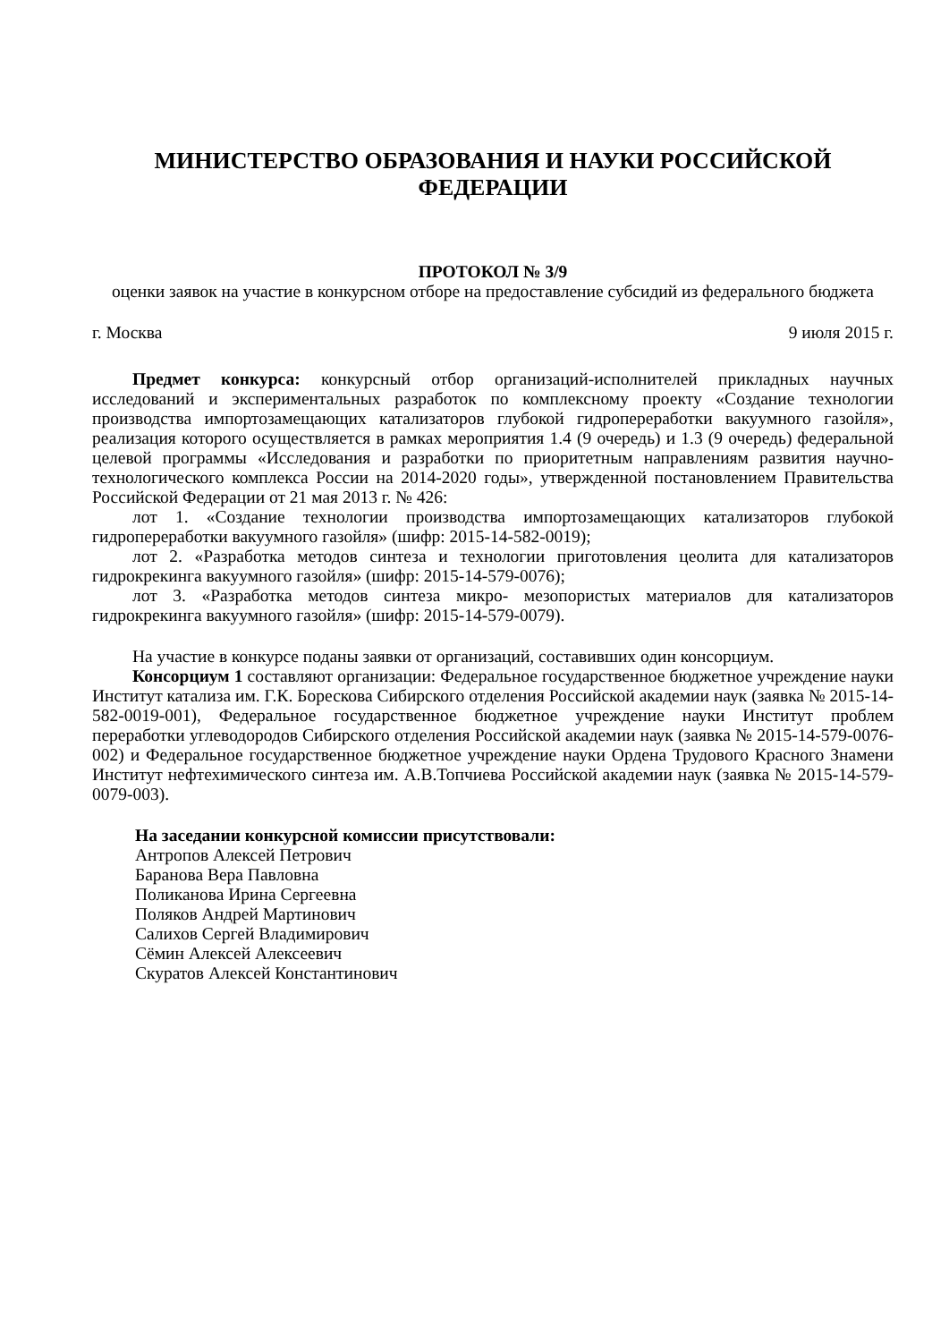МИНИСТЕРСТВО ОБРАЗОВАНИЯ И НАУКИ РОССИЙСКОЙ ФЕДЕРАЦИИ
ПРОТОКОЛ № 3/9
оценки заявок на участие в конкурсном отборе на предоставление субсидий из федерального бюджета
г. Москва 9 июля 2015 г.
Предмет конкурса: конкурсный отбор организаций-исполнителей прикладных научных исследований и экспериментальных разработок по комплексному проекту «Создание технологии производства импортозамещающих катализаторов глубокой гидропереработки вакуумного газойля», реализация которого осуществляется в рамках мероприятия 1.4 (9 очередь) и 1.3 (9 очередь) федеральной целевой программы «Исследования и разработки по приоритетным направлениям развития научно-технологического комплекса России на 2014-2020 годы», утвержденной постановлением Правительства Российской Федерации от 21 мая 2013 г. № 426:
лот 1. «Создание технологии производства импортозамещающих катализаторов глубокой гидропереработки вакуумного газойля» (шифр: 2015-14-582-0019);
лот 2. «Разработка методов синтеза и технологии приготовления цеолита для катализаторов гидрокрекинга вакуумного газойля» (шифр: 2015-14-579-0076);
лот 3. «Разработка методов синтеза микро- мезопористых материалов для катализаторов гидрокрекинга вакуумного газойля» (шифр: 2015-14-579-0079).
На участие в конкурсе поданы заявки от организаций, составивших один консорциум.
Консорциум 1 составляют организации: Федеральное государственное бюджетное учреждение науки Институт катализа им. Г.К. Борескова Сибирского отделения Российской академии наук (заявка № 2015-14-582-0019-001), Федеральное государственное бюджетное учреждение науки Институт проблем переработки углеводородов Сибирского отделения Российской академии наук (заявка № 2015-14-579-0076-002) и Федеральное государственное бюджетное учреждение науки Ордена Трудового Красного Знамени Институт нефтехимического синтеза им. А.В.Топчиева Российской академии наук (заявка № 2015-14-579-0079-003).
На заседании конкурсной комиссии присутствовали:
Антропов Алексей Петрович
Баранова Вера Павловна
Поликанова Ирина Сергеевна
Поляков Андрей Мартинович
Салихов Сергей Владимирович
Сёмин Алексей Алексеевич
Скуратов Алексей Константинович